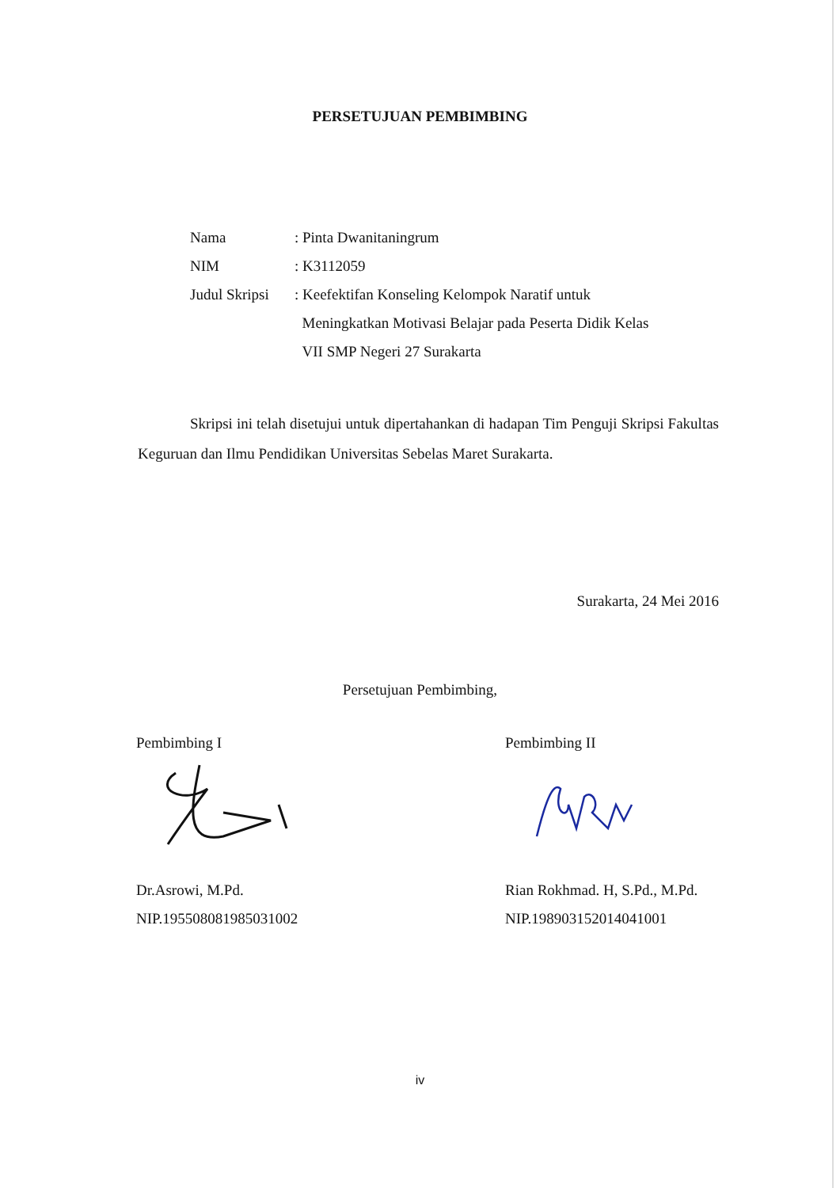PERSETUJUAN PEMBIMBING
Nama : Pinta Dwanitaningrum
NIM : K3112059
Judul Skripsi
: Keefektifan Konseling Kelompok Naratif untuk
Meningkatkan Motivasi Belajar pada Peserta Didik Kelas
VII SMP Negeri 27 Surakarta
Skripsi ini telah disetujui untuk dipertahankan di hadapan Tim Penguji Skripsi Fakultas Keguruan dan Ilmu Pendidikan Universitas Sebelas Maret Surakarta.
Surakarta, 24 Mei 2016
Persetujuan Pembimbing,
Pembimbing I
Dr.Asrowi, M.Pd.
NIP.195508081985031002
Pembimbing II
Rian Rokhmad. H, S.Pd., M.Pd.
NIP.198903152014041001
iv